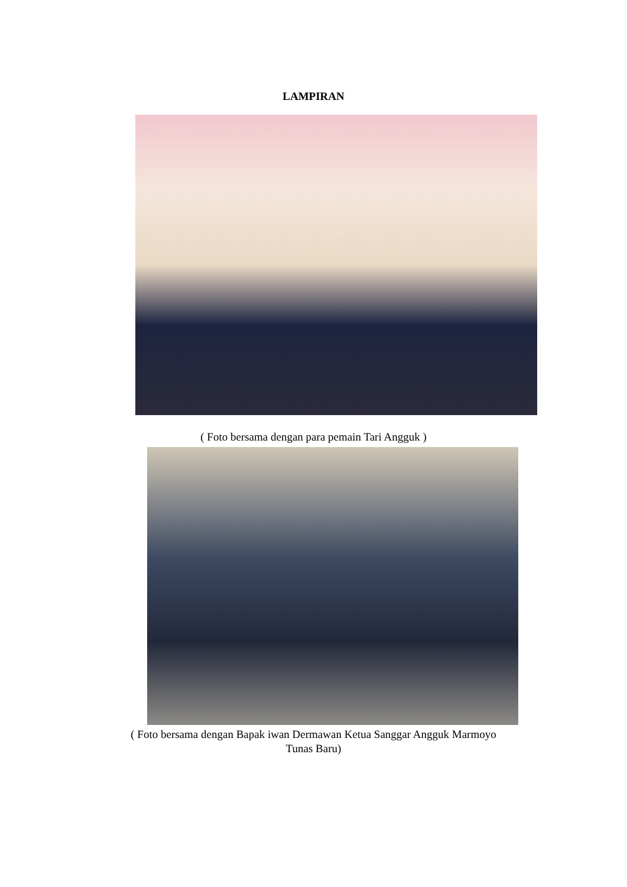LAMPIRAN
( Foto bersama dengan para pemain Tari Angguk )
( Foto bersama dengan Bapak iwan Dermawan Ketua Sanggar Angguk Marmoyo
Tunas Baru)